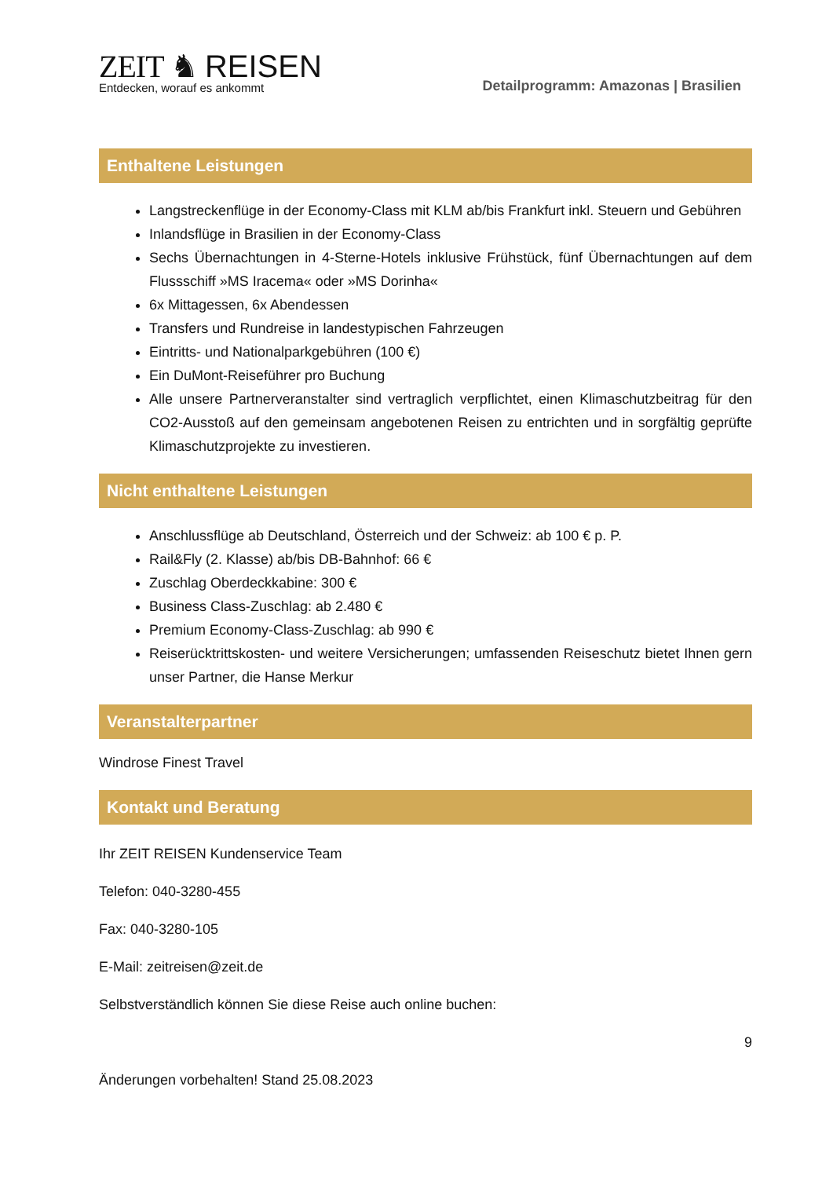ZEIT ♞ REISEN
Entdecken, worauf es ankommt
Detailprogramm: Amazonas | Brasilien
Enthaltene Leistungen
Langstreckenflüge in der Economy-Class mit KLM ab/bis Frankfurt inkl. Steuern und Gebühren
Inlandsflüge in Brasilien in der Economy-Class
Sechs Übernachtungen in 4-Sterne-Hotels inklusive Frühstück, fünf Übernachtungen auf dem Flussschiff »MS Iracema« oder »MS Dorinha«
6x Mittagessen, 6x Abendessen
Transfers und Rundreise in landestypischen Fahrzeugen
Eintritts- und Nationalparkgebühren (100 €)
Ein DuMont-Reiseführer pro Buchung
Alle unsere Partnerveranstalter sind vertraglich verpflichtet, einen Klimaschutzbeitrag für den CO2-Ausstoß auf den gemeinsam angebotenen Reisen zu entrichten und in sorgfältig geprüfte Klimaschutzprojekte zu investieren.
Nicht enthaltene Leistungen
Anschlussflüge ab Deutschland, Österreich und der Schweiz: ab 100 € p. P.
Rail&Fly (2. Klasse) ab/bis DB-Bahnhof: 66 €
Zuschlag Oberdeckkabine: 300 €
Business Class-Zuschlag: ab 2.480 €
Premium Economy-Class-Zuschlag: ab 990 €
Reiserücktrittskosten- und weitere Versicherungen; umfassenden Reiseschutz bietet Ihnen gern unser Partner, die Hanse Merkur
Veranstalterpartner
Windrose Finest Travel
Kontakt und Beratung
Ihr ZEIT REISEN Kundenservice Team
Telefon: 040-3280-455
Fax: 040-3280-105
E-Mail: zeitreisen@zeit.de
Selbstverständlich können Sie diese Reise auch online buchen:
9
Änderungen vorbehalten! Stand 25.08.2023